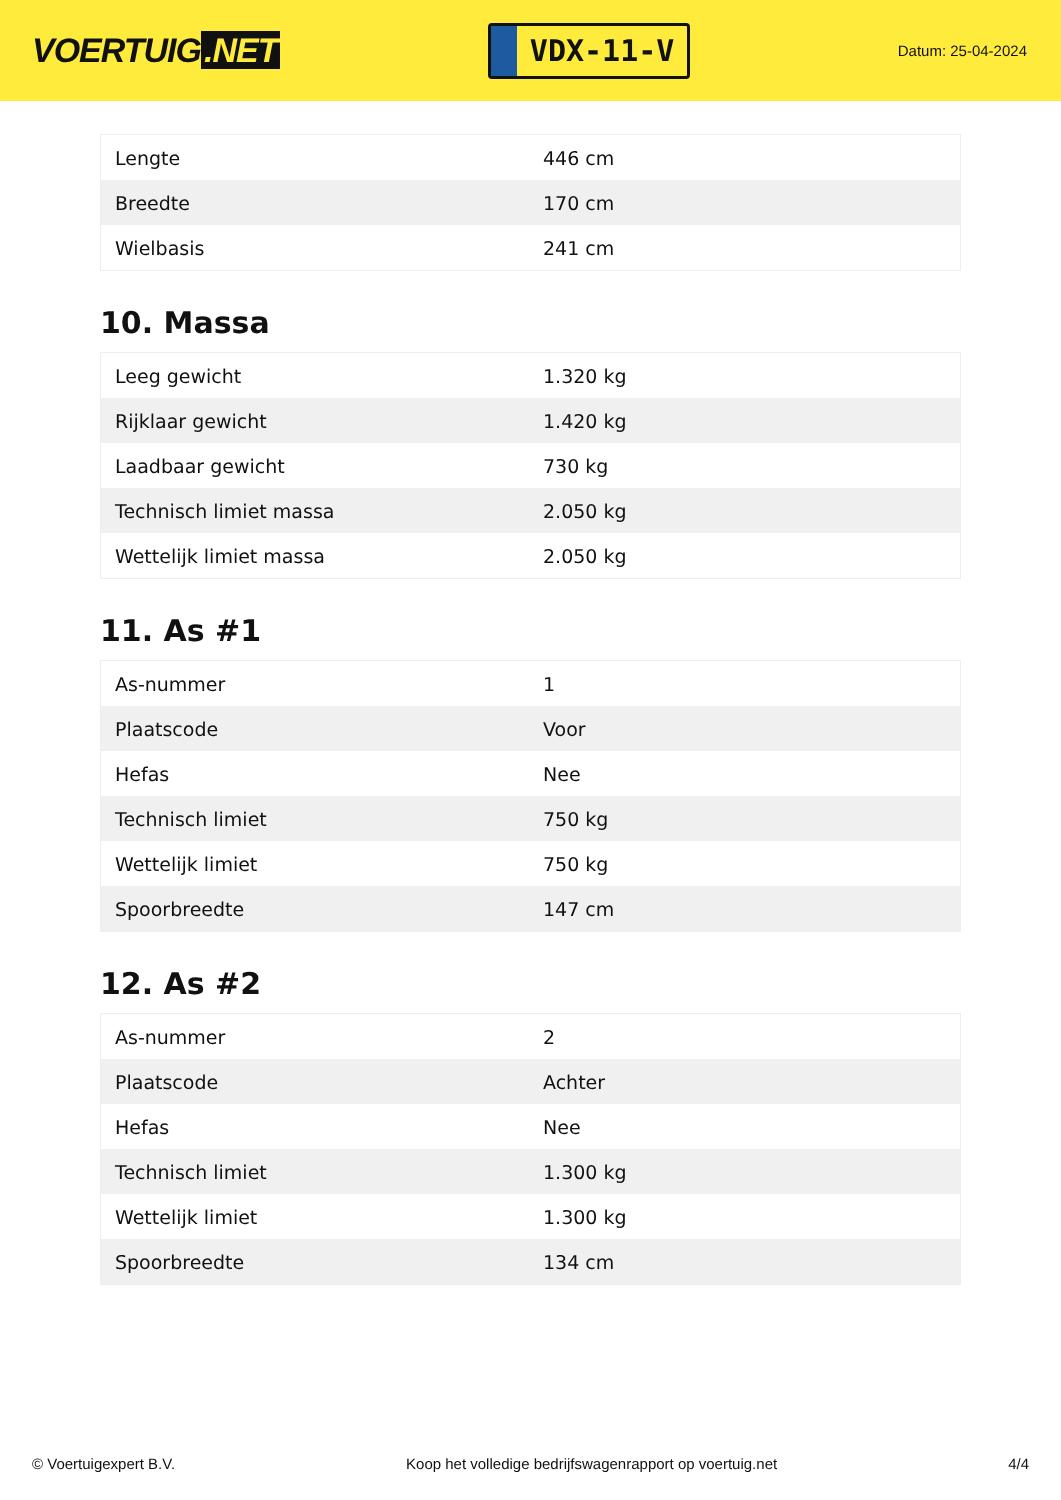VOERTUIG.NET
VDX-11-V
Datum: 25-04-2024
| Lengte | 446 cm |
| Breedte | 170 cm |
| Wielbasis | 241 cm |
10. Massa
| Leeg gewicht | 1.320 kg |
| Rijklaar gewicht | 1.420 kg |
| Laadbaar gewicht | 730 kg |
| Technisch limiet massa | 2.050 kg |
| Wettelijk limiet massa | 2.050 kg |
11. As #1
| As-nummer | 1 |
| Plaatscode | Voor |
| Hefas | Nee |
| Technisch limiet | 750 kg |
| Wettelijk limiet | 750 kg |
| Spoorbreedte | 147 cm |
12. As #2
| As-nummer | 2 |
| Plaatscode | Achter |
| Hefas | Nee |
| Technisch limiet | 1.300 kg |
| Wettelijk limiet | 1.300 kg |
| Spoorbreedte | 134 cm |
© Voertuigexpert B.V. Koop het volledige bedrijfswagenrapport op voertuig.net 4/4